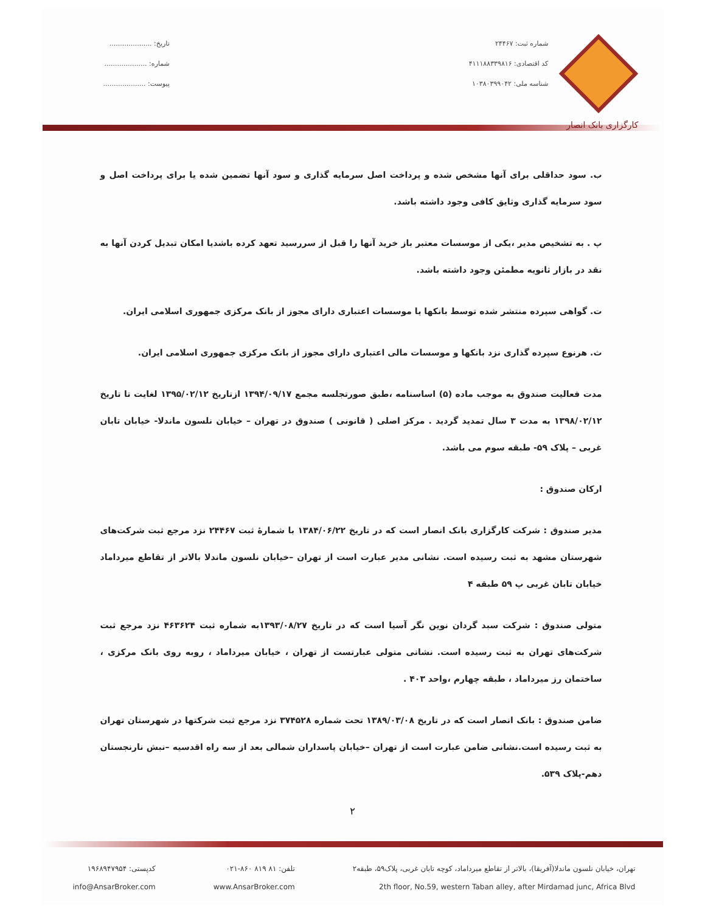کارگزاری بانک انصار
شماره ثبت: ۲۴۴۶۷
کد اقتصادی: ۴۱۱۱۸۸۳۳۹۸۱۶
شناسه ملی: ۱۰۳۸۰۳۹۹۰۴۲
تاریخ: ....................
شماره: ....................
پیوست: ....................
ب. سود حداقلی برای آنها مشخص شده و پرداخت اصل سرمایه گذاری و سود آنها تضمین شده یا برای پرداخت اصل و سود سرمایه گذاری وثایق کافی وجود داشته باشد.
پ . به تشخیص مدیر ،یکی از موسسات معتبر باز خرید آنها را قبل از سررسید تعهد کرده باشدیا امکان تبدیل کردن آنها به نقد در بازار ثانویه مطمئن وجود داشته باشد.
ت. گواهی سپرده منتشر شده توسط بانکها یا موسسات اعتباری دارای مجوز از بانک مرکزی جمهوری اسلامی ایران.
ث. هرنوع سپرده گذاری نزد بانکها و موسسات مالی اعتباری دارای مجوز از بانک مرکزی جمهوری اسلامی ایران.
مدت فعالیت صندوق به موجب ماده (۵) اساسنامه ،طبق صورتجلسه مجمع ۱۳۹۴/۰۹/۱۷ ازتاریخ ۱۳۹۵/۰۲/۱۲ لغایت تا تاریخ ۱۳۹۸/۰۲/۱۲ به مدت ۳ سال تمدید گردید . مرکز اصلی ( قانونی ) صندوق در تهران – خیابان نلسون ماندلا- خیابان تابان غربی – پلاک ۵۹- طبقه سوم می باشد.
ارکان صندوق :
مدیر صندوق : شرکت کارگزاری بانک انصار است که در تاریخ ۱۳۸۴/۰۶/۲۲ با شمارهٔ ثبت ۲۴۴۶۷ نزد مرجع ثبت شرکت‌های شهرستان مشهد به ثبت رسیده است. نشانی مدیر عبارت است از تهران –خیابان نلسون ماندلا بالاتر از تقاطع میرداماد خیابان تابان غربی پ ۵۹ طبقه ۴
متولی صندوق : شرکت سبد گردان نوین نگر آسیا است که در تاریخ ۱۳۹۳/۰۸/۲۷به شماره ثبت ۴۶۳۶۲۴ نزد مرجع ثبت شرکت‌های تهران به ثبت رسیده است. نشانی متولی عبارتست از تهران ، خیابان میرداماد ، روبه روی بانک مرکزی ، ساختمان رز میرداماد ، طبقه چهارم ،واحد ۴۰۳ .
ضامن صندوق : بانک انصار است که در تاریخ ۱۳۸۹/۰۳/۰۸ تحت شماره ۳۷۴۵۲۸ نزد مرجع ثبت شرکتها در شهرستان تهران به ثبت رسیده است.نشانی ضامن عبارت است از تهران –خیابان پاسداران شمالی بعد از سه راه اقدسیه –نبش نارنجستان دهم-پلاک ۵۳۹.
۲
تهران، خیابان نلسون ماندلا(آفریقا)، بالاتر از تقاطع میرداماد، کوچه تابان غربی، پلاک۵۹، طبقه۲
2th floor, No.59, western Taban alley, after Mirdamad junc, Africa Blvd
تلفن: ۸۱ ۸۱۹ ۸۶۰-۰۲۱
www.AnsarBroker.com
کدپستی: ۱۹۶۸۹۴۷۹۵۴
info@AnsarBroker.com